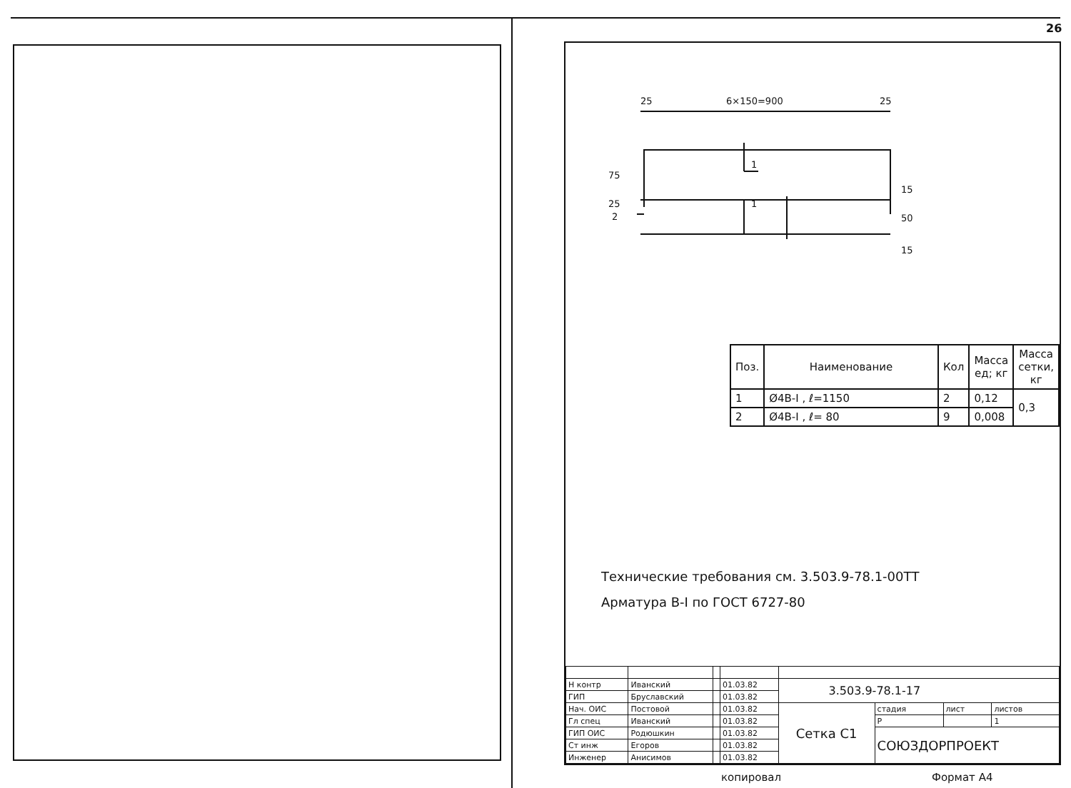26
25
6×150=900
25
75
25
1
1
2
15
50
15
| Поз. | Наименование | Кол | Масса ед; кг | Масса сетки, кг |
| --- | --- | --- | --- | --- |
| 1 | Ø4В-I , ℓ=1150 | 2 | 0,12 | 0,3 |
| 2 | Ø4В-I , ℓ= 80 | 9 | 0,008 | |
Технические требования см. 3.503.9-78.1-00ТТ
Арматура В-I по ГОСТ 6727-80
| Н контр | Иванский | | 01.03.82 | 3.503.9-78.1-17 | | | |
| ГИП | Бруславский | | 01.03.82 | | | | |
| Нач. ОИС | Постовой | | 01.03.82 | Сетка С1 | стадия | лист | листов |
| Гл спец | Иванский | | 01.03.82 | | Р | | 1 |
| ГИП ОИС | Родюшкин | | 01.03.82 | | СОЮЗДОРПРОЕКТ | | |
| Ст инж | Егоров | | 01.03.82 | | | | |
| Инженер | Анисимов | | 01.03.82 | | | | |
копировал Формат А4